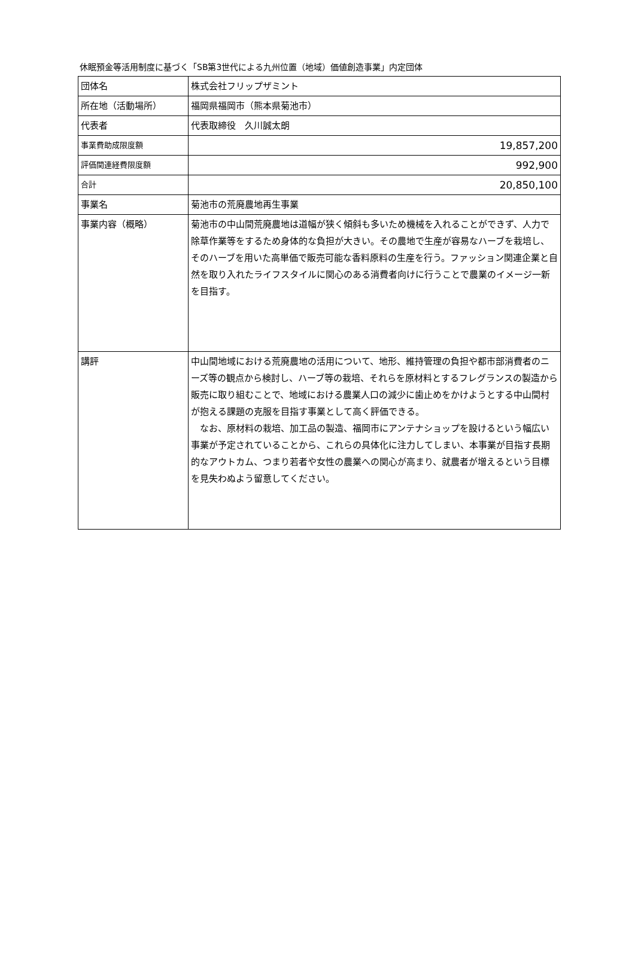休眠預金等活用制度に基づく「SB第3世代による九州位置（地域）価値創造事業」内定団体
| 団体名 | 株式会社フリップザミント |
| 所在地（活動場所） | 福岡県福岡市（熊本県菊池市） |
| 代表者 | 代表取締役 久川誠太朗 |
| 事業費助成限度額 | 19,857,200 |
| 評価関連経費限度額 | 992,900 |
| 合計 | 20,850,100 |
| 事業名 | 菊池市の荒廃農地再生事業 |
| 事業内容（概略） | 菊池市の中山間荒廃農地は道幅が狭く傾斜も多いため機械を入れることができず、人力で除草作業等をするため身体的な負担が大きい。その農地で生産が容易なハーブを栽培し、そのハーブを用いた高単価で販売可能な香料原料の生産を行う。ファッション関連企業と自然を取り入れたライフスタイルに関心のある消費者向けに行うことで農業のイメージ一新を目指す。 |
| 講評 | 中山間地域における荒廃農地の活用について、地形、維持管理の負担や都市部消費者のニーズ等の観点から検討し、ハーブ等の栽培、それらを原材料とするフレグランスの製造から販売に取り組むことで、地域における農業人口の減少に歯止めをかけようとする中山間村が抱える課題の克服を目指す事業として高く評価できる。 なお、原材料の栽培、加工品の製造、福岡市にアンテナショップを設けるという幅広い事業が予定されていることから、これらの具体化に注力してしまい、本事業が目指す長期的なアウトカム、つまり若者や女性の農業への関心が高まり、就農者が増えるという目標を見失わぬよう留意してください。 |